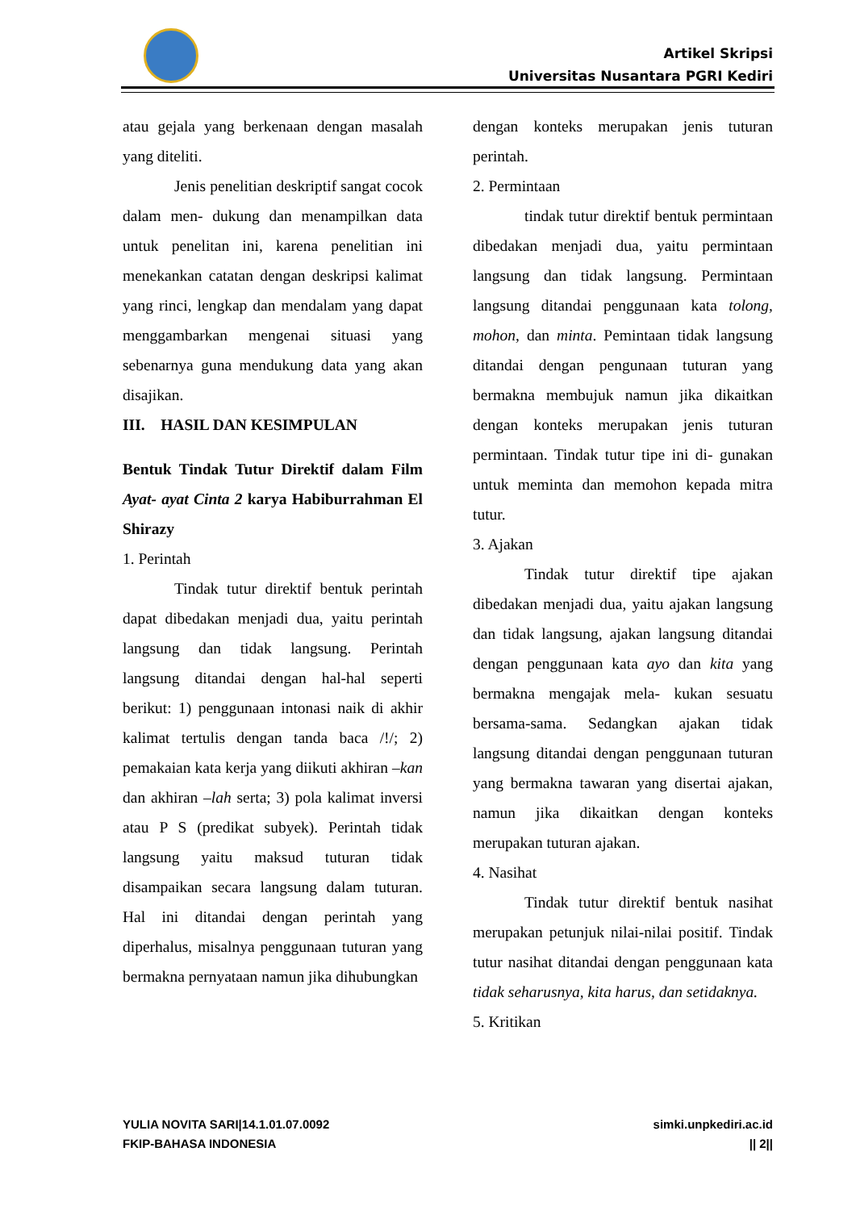Artikel Skripsi
Universitas Nusantara PGRI Kediri
atau gejala yang berkenaan dengan masalah yang diteliti.
Jenis penelitian deskriptif sangat cocok dalam men- dukung dan menampilkan data untuk penelitan ini, karena penelitian ini menekankan catatan dengan deskripsi kalimat yang rinci, lengkap dan mendalam yang dapat menggambarkan mengenai situasi yang sebenarnya guna mendukung data yang akan disajikan.
III. HASIL DAN KESIMPULAN
Bentuk Tindak Tutur Direktif dalam Film Ayat- ayat Cinta 2 karya Habiburrahman El Shirazy
1. Perintah
Tindak tutur direktif bentuk perintah dapat dibedakan menjadi dua, yaitu perintah langsung dan tidak langsung. Perintah langsung ditandai dengan hal-hal seperti berikut: 1) penggunaan intonasi naik di akhir kalimat tertulis dengan tanda baca /!/; 2) pemakaian kata kerja yang diikuti akhiran –kan dan akhiran –lah serta; 3) pola kalimat inversi atau P S (predikat subyek). Perintah tidak langsung yaitu maksud tuturan tidak disampaikan secara langsung dalam tuturan. Hal ini ditandai dengan perintah yang diperhalus, misalnya penggunaan tuturan yang bermakna pernyataan namun jika dihubungkan
dengan konteks merupakan jenis tuturan perintah.
2. Permintaan
tindak tutur direktif bentuk permintaan dibedakan menjadi dua, yaitu permintaan langsung dan tidak langsung. Permintaan langsung ditandai penggunaan kata tolong, mohon, dan minta. Pemintaan tidak langsung ditandai dengan pengunaan tuturan yang bermakna membujuk namun jika dikaitkan dengan konteks merupakan jenis tuturan permintaan. Tindak tutur tipe ini di- gunakan untuk meminta dan memohon kepada mitra tutur.
3. Ajakan
Tindak tutur direktif tipe ajakan dibedakan menjadi dua, yaitu ajakan langsung dan tidak langsung, ajakan langsung ditandai dengan penggunaan kata ayo dan kita yang bermakna mengajak mela- kukan sesuatu bersama-sama. Sedangkan ajakan tidak langsung ditandai dengan penggunaan tuturan yang bermakna tawaran yang disertai ajakan, namun jika dikaitkan dengan konteks merupakan tuturan ajakan.
4. Nasihat
Tindak tutur direktif bentuk nasihat merupakan petunjuk nilai-nilai positif. Tindak tutur nasihat ditandai dengan penggunaan kata tidak seharusnya, kita harus, dan setidaknya.
5. Kritikan
YULIA NOVITA SARI|14.1.01.07.0092
FKIP-BAHASA INDONESIA
simki.unpkediri.ac.id
|| 2||